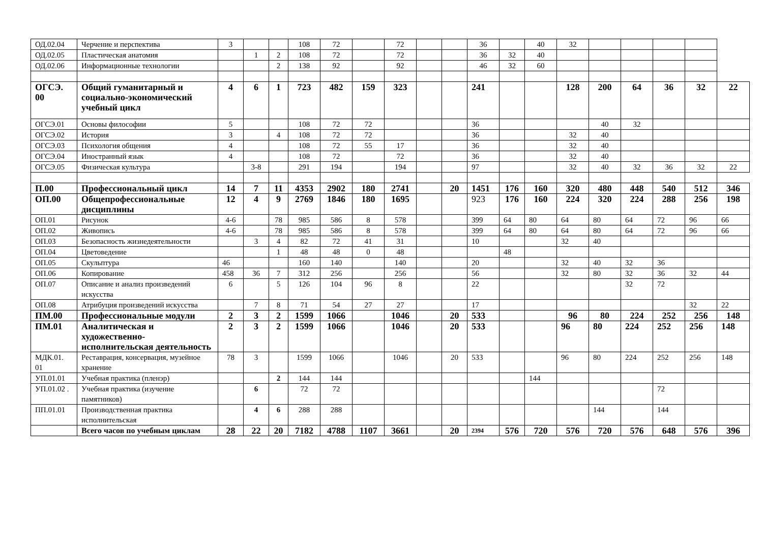| ОД.02.04 | Черчение и перспектива | 3 | | | 108 | 72 | | 72 | | | 36 | | 40 | 32 | | | | | |
| ОД.02.05 | Пластическая анатомия | | 1 | 2 | 108 | 72 | | 72 | | | 36 | 32 | 40 | | | | | | |
| ОД.02.06 | Информационные технологии | | | 2 | 138 | 92 | | 92 | | | 46 | 32 | 60 | | | | | | |
| ОГСЭ. 00 | Общий гуманитарный и социально-экономический учебный цикл | 4 | 6 | 1 | 723 | 482 | 159 | 323 | | | 241 | | | 128 | 200 | 64 | 36 | 32 | 22 |
| ОГСЭ.01 | Основы философии | 5 | | | 108 | 72 | 72 | | | | 36 | | | | 40 | 32 | | | |
| ОГСЭ.02 | История | 3 | | 4 | 108 | 72 | 72 | | | | 36 | | | 32 | 40 | | | | |
| ОГСЭ.03 | Психология общения | 4 | | | 108 | 72 | 55 | 17 | | | 36 | | | 32 | 40 | | | | |
| ОГСЭ.04 | Иностранный язык | 4 | | | 108 | 72 | | 72 | | | 36 | | | 32 | 40 | | | | |
| ОГСЭ.05 | Физическая культура | | 3-8 | | 291 | 194 | | 194 | | | 97 | | | 32 | 40 | 32 | 36 | 32 | 22 |
| П.00 | Профессиональный цикл | 14 | 7 | 11 | 4353 | 2902 | 180 | 2741 | | 20 | 1451 | 176 | 160 | 320 | 480 | 448 | 540 | 512 | 346 |
| ОП.00 | Общепрофессиональные дисциплины | 12 | 4 | 9 | 2769 | 1846 | 180 | 1695 | | | 923 | 176 | 160 | 224 | 320 | 224 | 288 | 256 | 198 |
| ОП.01 | Рисунок | 4-6 | | 78 | 985 | 586 | 8 | 578 | | | 399 | 64 | 80 | 64 | 80 | 64 | 72 | 96 | 66 |
| ОП.02 | Живопись | 4-6 | | 78 | 985 | 586 | 8 | 578 | | | 399 | 64 | 80 | 64 | 80 | 64 | 72 | 96 | 66 |
| ОП.03 | Безопасность жизнедеятельности | | 3 | 4 | 82 | 72 | 41 | 31 | | | 10 | | | 32 | 40 | | | | |
| ОП.04 | Цветоведение | | | 1 | 48 | 48 | 0 | 48 | | | | 48 | | | | | | | |
| ОП.05 | Скульптура | 46 | | | 160 | 140 | | 140 | | | 20 | | | 32 | 40 | 32 | 36 | | |
| ОП.06 | Копирование | 458 | 36 | 7 | 312 | 256 | | 256 | | | 56 | | | 32 | 80 | 32 | 36 | 32 | 44 |
| ОП.07 | Описание и анализ произведений искусства | 6 | | 5 | 126 | 104 | 96 | 8 | | | 22 | | | | | 32 | 72 | | |
| ОП.08 | Атрибуция произведений искусства | | 7 | 8 | 71 | 54 | 27 | 27 | | | 17 | | | | | | | 32 | 22 |
| ПМ.00 | Профессиональные модули | 2 | 3 | 2 | 1599 | 1066 | | 1046 | | 20 | 533 | | | 96 | 80 | 224 | 252 | 256 | 148 |
| ПМ.01 | Аналитическая и художественно-исполнительская деятельность | 2 | 3 | 2 | 1599 | 1066 | | 1046 | | 20 | 533 | | | 96 | 80 | 224 | 252 | 256 | 148 |
| МДК.01. 01 | Реставрация, консервация, музейное хранение | 78 | 3 | | 1599 | 1066 | | 1046 | | 20 | 533 | | | 96 | 80 | 224 | 252 | 256 | 148 |
| УП.01.01 | Учебная практика (пленэр) | | | 2 | 144 | 144 | | | | | | | 144 | | | | | | |
| УП.01.02 . | Учебная практика (изучение памятников) | | 6 | | 72 | 72 | | | | | | | | | | | 72 | | |
| ПП.01.01 | Производственная практика исполнительская | | 4 | 6 | 288 | 288 | | | | | | | | | 144 | | 144 | | |
| | Всего часов по учебным циклам | 28 | 22 | 20 | 7182 | 4788 | 1107 | 3661 | | 20 | 2394 | 576 | 720 | 576 | 720 | 576 | 648 | 576 | 396 |